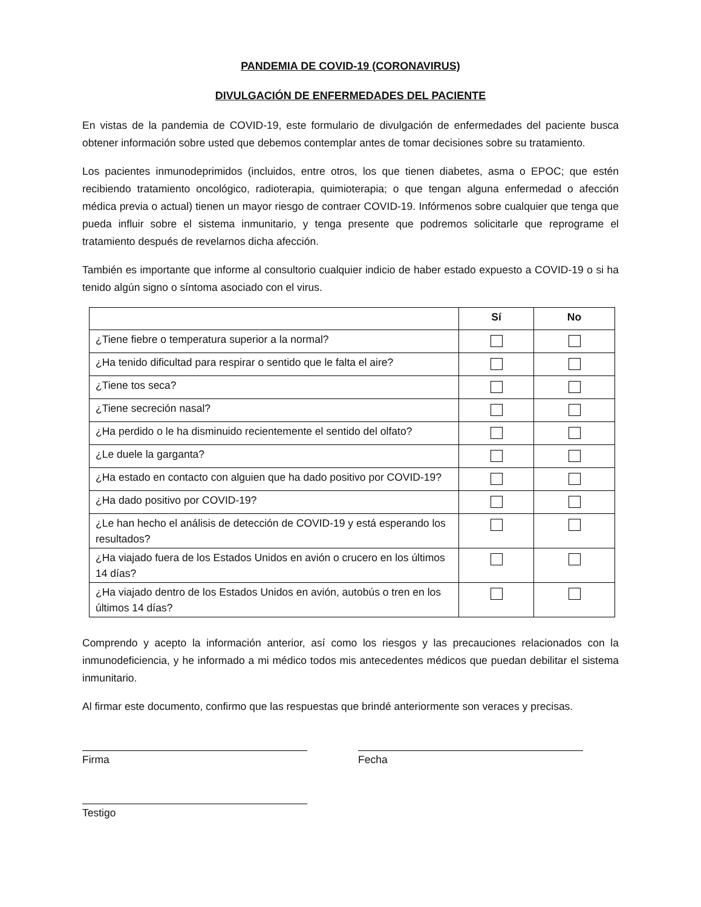PANDEMIA DE COVID-19 (CORONAVIRUS)
DIVULGACIÓN DE ENFERMEDADES DEL PACIENTE
En vistas de la pandemia de COVID-19, este formulario de divulgación de enfermedades del paciente busca obtener información sobre usted que debemos contemplar antes de tomar decisiones sobre su tratamiento.
Los pacientes inmunodeprimidos (incluidos, entre otros, los que tienen diabetes, asma o EPOC; que estén recibiendo tratamiento oncológico, radioterapia, quimioterapia; o que tengan alguna enfermedad o afección médica previa o actual) tienen un mayor riesgo de contraer COVID-19. Infórmenos sobre cualquier que tenga que pueda influir sobre el sistema inmunitario, y tenga presente que podremos solicitarle que reprograme el tratamiento después de revelarnos dicha afección.
También es importante que informe al consultorio cualquier indicio de haber estado expuesto a COVID-19 o si ha tenido algún signo o síntoma asociado con el virus.
| | Sí | No |
| --- | --- | --- |
| ¿Tiene fiebre o temperatura superior a la normal? | | |
| ¿Ha tenido dificultad para respirar o sentido que le falta el aire? | | |
| ¿Tiene tos seca? | | |
| ¿Tiene secreción nasal? | | |
| ¿Ha perdido o le ha disminuido recientemente el sentido del olfato? | | |
| ¿Le duele la garganta? | | |
| ¿Ha estado en contacto con alguien que ha dado positivo por COVID-19? | | |
| ¿Ha dado positivo por COVID-19? | | |
| ¿Le han hecho el análisis de detección de COVID-19 y está esperando los resultados? | | |
| ¿Ha viajado fuera de los Estados Unidos en avión o crucero en los últimos 14 días? | | |
| ¿Ha viajado dentro de los Estados Unidos en avión, autobús o tren en los últimos 14 días? | | |
Comprendo y acepto la información anterior, así como los riesgos y las precauciones relacionados con la inmunodeficiencia, y he informado a mi médico todos mis antecedentes médicos que puedan debilitar el sistema inmunitario.
Al firmar este documento, confirmo que las respuestas que brindé anteriormente son veraces y precisas.
Firma Fecha
Testigo